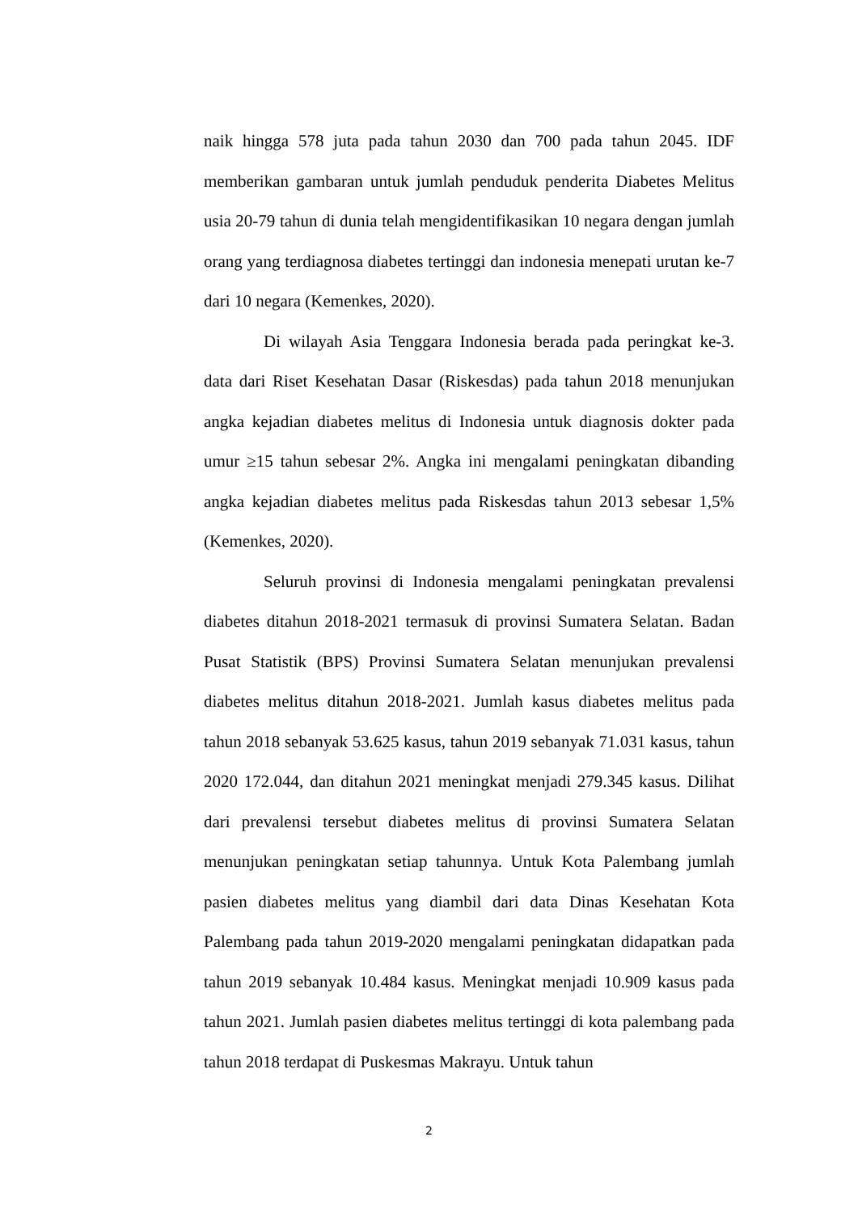naik hingga 578 juta pada tahun 2030 dan 700 pada tahun 2045. IDF memberikan gambaran untuk jumlah penduduk penderita Diabetes Melitus usia 20-79 tahun di dunia telah mengidentifikasikan 10 negara dengan jumlah orang yang terdiagnosa diabetes tertinggi dan indonesia menepati urutan ke-7 dari 10 negara (Kemenkes, 2020).
Di wilayah Asia Tenggara Indonesia berada pada peringkat ke-3. data dari Riset Kesehatan Dasar (Riskesdas) pada tahun 2018 menunjukan angka kejadian diabetes melitus di Indonesia untuk diagnosis dokter pada umur ≥15 tahun sebesar 2%. Angka ini mengalami peningkatan dibanding angka kejadian diabetes melitus pada Riskesdas tahun 2013 sebesar 1,5% (Kemenkes, 2020).
Seluruh provinsi di Indonesia mengalami peningkatan prevalensi diabetes ditahun 2018-2021 termasuk di provinsi Sumatera Selatan. Badan Pusat Statistik (BPS) Provinsi Sumatera Selatan menunjukan prevalensi diabetes melitus ditahun 2018-2021. Jumlah kasus diabetes melitus pada tahun 2018 sebanyak 53.625 kasus, tahun 2019 sebanyak 71.031 kasus, tahun 2020 172.044, dan ditahun 2021 meningkat menjadi 279.345 kasus. Dilihat dari prevalensi tersebut diabetes melitus di provinsi Sumatera Selatan menunjukan peningkatan setiap tahunnya. Untuk Kota Palembang jumlah pasien diabetes melitus yang diambil dari data Dinas Kesehatan Kota Palembang pada tahun 2019-2020 mengalami peningkatan didapatkan pada tahun 2019 sebanyak 10.484 kasus. Meningkat menjadi 10.909 kasus pada tahun 2021. Jumlah pasien diabetes melitus tertinggi di kota palembang pada tahun 2018 terdapat di Puskesmas Makrayu. Untuk tahun
2